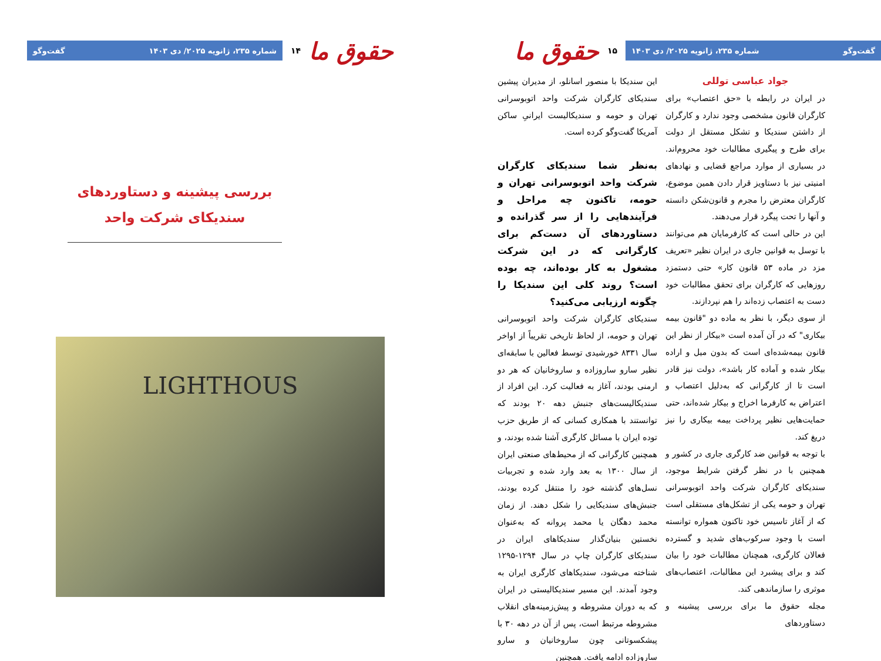حقوق ما
۱۴
شماره ۲۳۵، ژانویه ۲۰۲۵/ دی ۱۴۰۳ گفت‌وگو
بررسی پیشینه و دستاوردهای سندیکای شرکت واحد
LIGHTHOUS
حقوق ما
۱۵
گفت‌وگو شماره ۲۳۵، ژانویه ۲۰۲۵/ دی ۱۴۰۳
جواد عباسی توللی
در ایران در رابطه با «حق اعتصاب» برای کارگران قانون مشخصی وجود ندارد و کارگران از داشتن سندیکا و تشکل مستقل از دولت برای طرح و پیگیری مطالبات خود محروم‌اند. در بسیاری از موارد مراجع قضایی و نهادهای امنیتی نیز با دستاویز قرار دادن همین موضوع، کارگران معترض را مجرم و قانون‌شکن دانسته و آنها را تحت پیگرد قرار می‌دهند.
این در حالی است که کارفرمایان هم می‌توانند با توسل به قوانین جاری در ایران نظیر «تعریف مزد در ماده ۵۳ قانون کار» حتی دستمزد روزهایی که کارگران برای تحقق مطالبات خود دست به اعتصاب زده‌اند را هم نپردازند.
از سوی دیگر، با نظر به ماده دو "قانون بیمه بیکاری" که در آن آمده است «بیکار از نظر این قانون بیمه‌شده‌ای است که بدون میل و اراده بیکار شده و آماده کار باشد»، دولت نیز قادر است تا از کارگرانی که به‌دلیل اعتصاب و اعتراض به کارفرما اخراج و بیکار شده‌اند، حتی حمایت‌هایی نظیر پرداخت بیمه بیکاری را نیز دریغ کند.
با توجه به قوانین ضد کارگری جاری در کشور و همچنین با در نظر گرفتن شرایط موجود، سندیکای کارگران شرکت واحد اتوبوسرانی تهران و حومه یکی از تشکل‌های مستقلی است که از آغاز تاسیس خود تاکنون همواره توانسته است با وجود سرکوب‌های شدید و گسترده فعالان کارگری، همچنان مطالبات خود را بیان کند و برای پیشبرد این مطالبات، اعتصاب‌های موثری را سازماندهی کند.
مجله حقوق ما برای بررسی پیشینه و دستاوردهای
این سندیکا با منصور اسانلو، از مدیران پیشین سندیکای کارگران شرکت واحد اتوبوسرانی تهران و حومه و سندیکالیست ایرانیِ ساکن آمریکا گفت‌وگو کرده است.
به‌نظر شما سندیکای کارگران شرکت واحد اتوبوسرانی تهران و حومه، تاکنون چه مراحل و فرآیندهایی را از سر گذرانده و دستاوردهای آن دست‌کم برای کارگرانی که در این شرکت مشغول به کار بوده‌اند، چه بوده است؟ روند کلی این سندیکا را چگونه ارزیابی می‌کنید؟
سندیکای کارگران شرکت واحد اتوبوسرانی تهران و حومه، از لحاظ تاریخی تقریباً از اواخر سال ۸۳۳۱ خورشیدی توسط فعالین با سابقه‌ای نظیر سارو ساروزاده و ساروخانیان که هر دو ارمنی بودند، آغاز به فعالیت کرد. این افراد از سندیکالیست‌های جنبش دهه ۲۰ بودند که توانستند با همکاری کسانی که از طریق حزب توده ایران با مسائل کارگری آشنا شده بودند، و همچنین کارگرانی که از محیط‌های صنعتی ایران از سال ۱۳۰۰ به بعد وارد شده و تجربیات نسل‌های گذشته خود را منتقل کرده بودند، جنبش‌های سندیکایی را شکل دهند. از زمان محمد دهگان یا محمد پروانه که به‌عنوان نخستین بنیان‌گذار سندیکاهای ایران در سندیکای کارگران چاپ در سال ۱۲۹۴-۱۲۹۵ شناخته می‌شود، سندیکاهای کارگری ایران به وجود آمدند. این مسیر سندیکالیستی در ایران که به دوران مشروطه و پیش‌زمینه‌های انقلاب مشروطه مرتبط است، پس از آن در دهه ۳۰ با پیشکسوتانی چون ساروخانیان و سارو ساروزاده ادامه یافت. همچنین